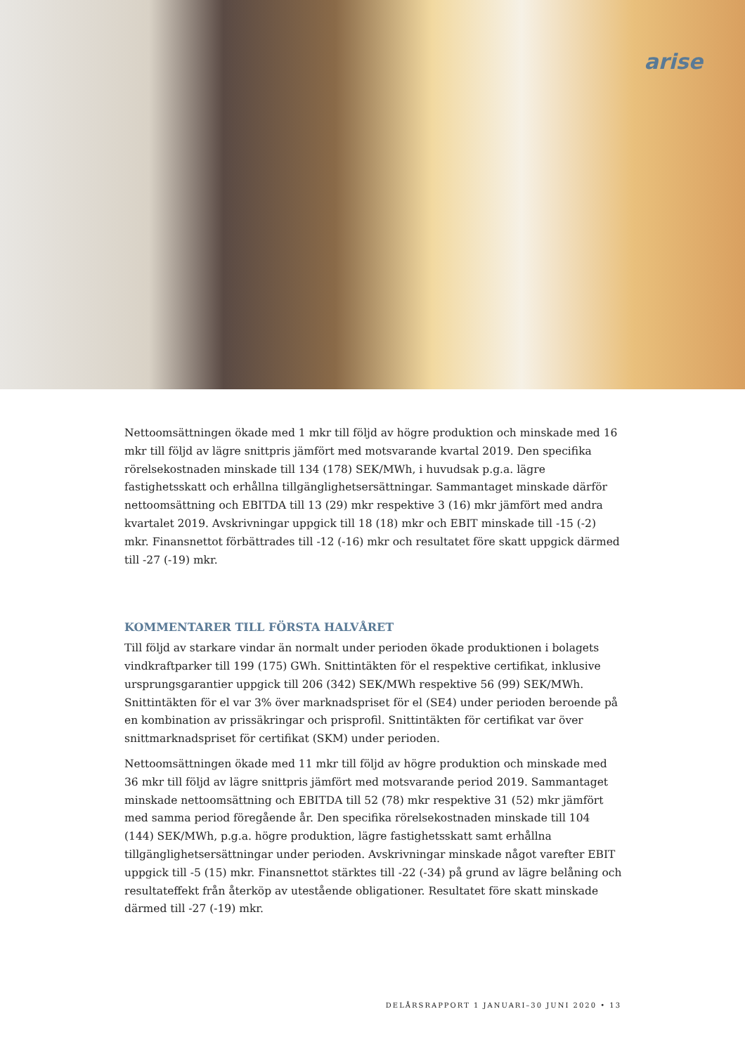arise
Nettoomsättningen ökade med 1 mkr till följd av högre produktion och minskade med 16 mkr till följd av lägre snittpris jämfört med motsvarande kvartal 2019. Den specifika rörelsekostnaden minskade till 134 (178) SEK/MWh, i huvudsak p.g.a. lägre fastighetsskatt och erhållna tillgänglighetsersättningar. Sammantaget minskade därför nettoomsättning och EBITDA till 13 (29) mkr respektive 3 (16) mkr jämfört med andra kvartalet 2019. Avskrivningar uppgick till 18 (18) mkr och EBIT minskade till -15 (-2) mkr. Finansnettot förbättrades till -12 (-16) mkr och resultatet före skatt uppgick därmed till -27 (-19) mkr.
KOMMENTARER TILL FÖRSTA HALVÅRET
Till följd av starkare vindar än normalt under perioden ökade produktionen i bolagets vindkraftparker till 199 (175) GWh. Snittintäkten för el respektive certifikat, inklusive ursprungsgarantier uppgick till 206 (342) SEK/MWh respektive 56 (99) SEK/MWh. Snittintäkten för el var 3% över marknadspriset för el (SE4) under perioden beroende på en kombination av prissäkringar och prisprofil. Snittintäkten för certifikat var över snittmarknadspriset för certifikat (SKM) under perioden.
Nettoomsättningen ökade med 11 mkr till följd av högre produktion och minskade med 36 mkr till följd av lägre snittpris jämfört med motsvarande period 2019. Sammantaget minskade nettoomsättning och EBITDA till 52 (78) mkr respektive 31 (52) mkr jämfört med samma period föregående år. Den specifika rörelsekostnaden minskade till 104 (144) SEK/MWh, p.g.a. högre produktion, lägre fastighetsskatt samt erhållna tillgänglighetsersättningar under perioden. Avskrivningar minskade något varefter EBIT uppgick till -5 (15) mkr. Finansnettot stärktes till -22 (-34) på grund av lägre belåning och resultateffekt från återköp av utestående obligationer. Resultatet före skatt minskade därmed till -27 (-19) mkr.
DELÅRSRAPPORT 1 JANUARI–30 JUNI 2020 • 13